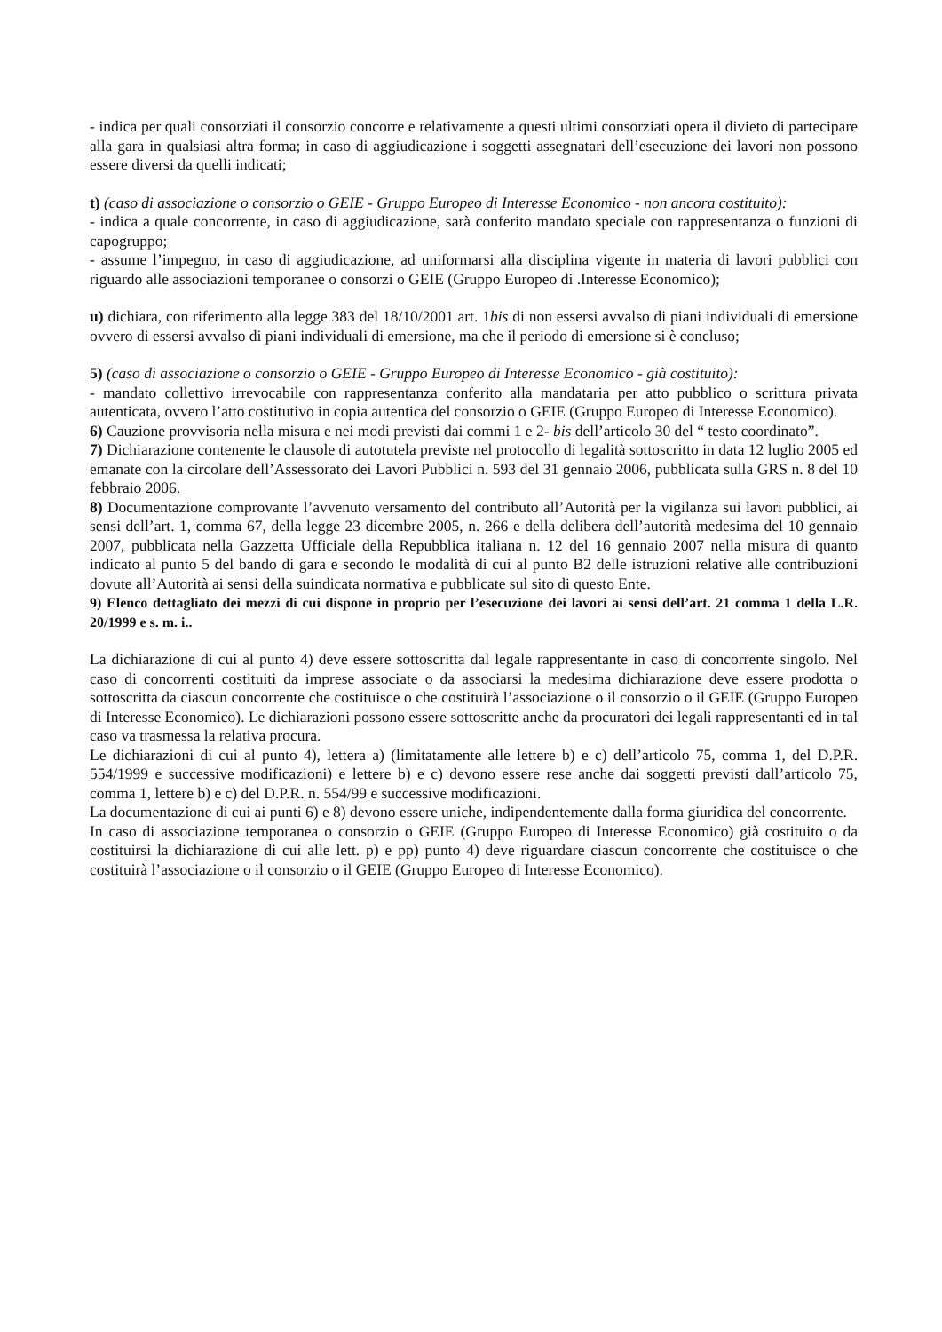- indica per quali consorziati il consorzio concorre e relativamente a questi ultimi consorziati opera il divieto di partecipare alla gara in qualsiasi altra forma; in caso di aggiudicazione i soggetti assegnatari dell’esecuzione dei lavori non possono essere diversi da quelli indicati;
t) (caso di associazione o consorzio o GEIE - Gruppo Europeo di Interesse Economico - non ancora costituito):
- indica a quale concorrente, in caso di aggiudicazione, sarà conferito mandato speciale con rappresentanza o funzioni di capogruppo;
- assume l’impegno, in caso di aggiudicazione, ad uniformarsi alla disciplina vigente in materia di lavori pubblici con riguardo alle associazioni temporanee o consorzi o GEIE (Gruppo Europeo di .Interesse Economico);
u) dichiara, con riferimento alla legge 383 del 18/10/2001 art. 1bis di non essersi avvalso di piani individuali di emersione ovvero di essersi avvalso di piani individuali di emersione, ma che il periodo di emersione si è concluso;
5) (caso di associazione o consorzio o GEIE - Gruppo Europeo di Interesse Economico - già costituito):
- mandato collettivo irrevocabile con rappresentanza conferito alla mandataria per atto pubblico o scrittura privata autenticata, ovvero l’atto costitutivo in copia autentica del consorzio o GEIE (Gruppo Europeo di Interesse Economico).
6) Cauzione provvisoria nella misura e nei modi previsti dai commi 1 e 2- bis dell’articolo 30 del “ testo coordinato”.
7) Dichiarazione contenente le clausole di autotutela previste nel protocollo di legalità sottoscritto in data 12 luglio 2005 ed emanate con la circolare dell’Assessorato dei Lavori Pubblici n. 593 del 31 gennaio 2006, pubblicata sulla GRS n. 8 del 10 febbraio 2006.
8) Documentazione comprovante l’avvenuto versamento del contributo all’Autorità per la vigilanza sui lavori pubblici, ai sensi dell’art. 1, comma 67, della legge 23 dicembre 2005, n. 266 e della delibera dell’autorità medesima del 10 gennaio 2007, pubblicata nella Gazzetta Ufficiale della Repubblica italiana n. 12 del 16 gennaio 2007 nella misura di quanto indicato al punto 5 del bando di gara e secondo le modalità di cui al punto B2 delle istruzioni relative alle contribuzioni dovute all’Autorità ai sensi della suindicata normativa e pubblicate sul sito di questo Ente.
9) Elenco dettagliato dei mezzi di cui dispone in proprio per l’esecuzione dei lavori ai sensi dell’art. 21 comma 1 della L.R. 20/1999 e s. m. i..
La dichiarazione di cui al punto 4) deve essere sottoscritta dal legale rappresentante in caso di concorrente singolo. Nel caso di concorrenti costituiti da imprese associate o da associarsi la medesima dichiarazione deve essere prodotta o sottoscritta da ciascun concorrente che costituisce o che costituirà l’associazione o il consorzio o il GEIE (Gruppo Europeo di Interesse Economico). Le dichiarazioni possono essere sottoscritte anche da procuratori dei legali rappresentanti ed in tal caso va trasmessa la relativa procura.
Le dichiarazioni di cui al punto 4), lettera a) (limitatamente alle lettere b) e c) dell’articolo 75, comma 1, del D.P.R. 554/1999 e successive modificazioni) e lettere b) e c) devono essere rese anche dai soggetti previsti dall’articolo 75, comma 1, lettere b) e c) del D.P.R. n. 554/99 e successive modificazioni.
La documentazione di cui ai punti 6) e 8) devono essere uniche, indipendentemente dalla forma giuridica del concorrente.
In caso di associazione temporanea o consorzio o GEIE (Gruppo Europeo di Interesse Economico) già costituito o da costituirsi la dichiarazione di cui alle lett. p) e pp) punto 4) deve riguardare ciascun concorrente che costituisce o che costituirà l’associazione o il consorzio o il GEIE (Gruppo Europeo di Interesse Economico).